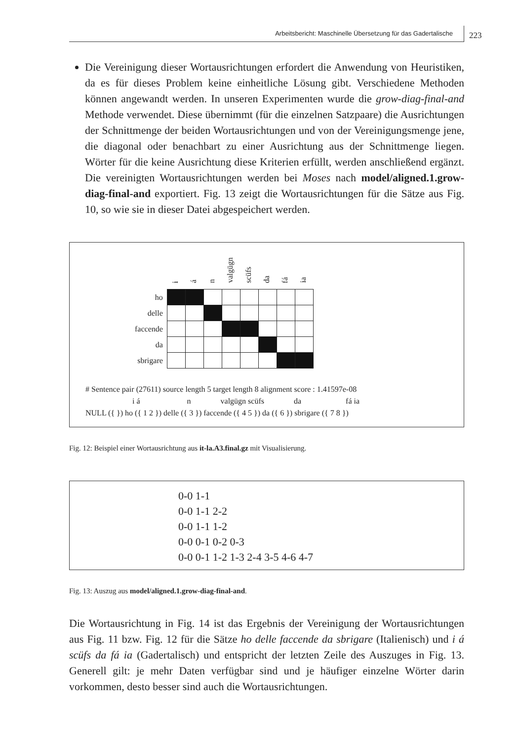Arbeitsbericht: Maschinelle Übersetzung für das Gadertalische 223
Die Vereinigung dieser Wortausrichtungen erfordert die Anwendung von Heuristiken, da es für dieses Problem keine einheitliche Lösung gibt. Verschiedene Methoden können angewandt werden. In unseren Experimenten wurde die grow-diag-final-and Methode verwendet. Diese übernimmt (für die einzelnen Satzpaare) die Ausrichtungen der Schnittmenge der beiden Wortausrichtungen und von der Vereinigungsmenge jene, die diagonal oder benachbart zu einer Ausrichtung aus der Schnittmenge liegen. Wörter für die keine Ausrichtung diese Kriterien erfüllt, werden anschließend ergänzt. Die vereinigten Wortausrichtungen werden bei Moses nach model/aligned.1.grow-diag-final-and exportiert. Fig. 13 zeigt die Wortausrichtungen für die Sätze aus Fig. 10, so wie sie in dieser Datei abgespeichert werden.
| | i | á | n | valgügn | scüfs | da | fá | ia |
| --- | --- | --- | --- | --- | --- | --- | --- | --- |
| ho | | | | | | | | |
| delle | | | | | | | | |
| faccende | | | | | | | | |
| da | | | | | | | | |
| sbrigare | | | | | | | | |
# Sentence pair (27611) source length 5 target length 8 alignment score : 1.41597e-08
i á n valgügn scüfs da fá ia
NULL ({ }) ho ({ 1 2 }) delle ({ 3 }) faccende ({ 4 5 }) da ({ 6 }) sbrigare ({ 7 8 })
Fig. 12: Beispiel einer Wortausrichtung aus it-la.A3.final.gz mit Visualisierung.
0-0 1-1
0-0 1-1 2-2
0-0 1-1 1-2
0-0 0-1 0-2 0-3
0-0 0-1 1-2 1-3 2-4 3-5 4-6 4-7
Fig. 13: Auszug aus model/aligned.1.grow-diag-final-and.
Die Wortausrichtung in Fig. 14 ist das Ergebnis der Vereinigung der Wortausrichtungen aus Fig. 11 bzw. Fig. 12 für die Sätze ho delle faccende da sbrigare (Italienisch) und i á scüfs da fá ia (Gadertalisch) und entspricht der letzten Zeile des Auszuges in Fig. 13. Generell gilt: je mehr Daten verfügbar sind und je häufiger einzelne Wörter darin vorkommen, desto besser sind auch die Wortausrichtungen.